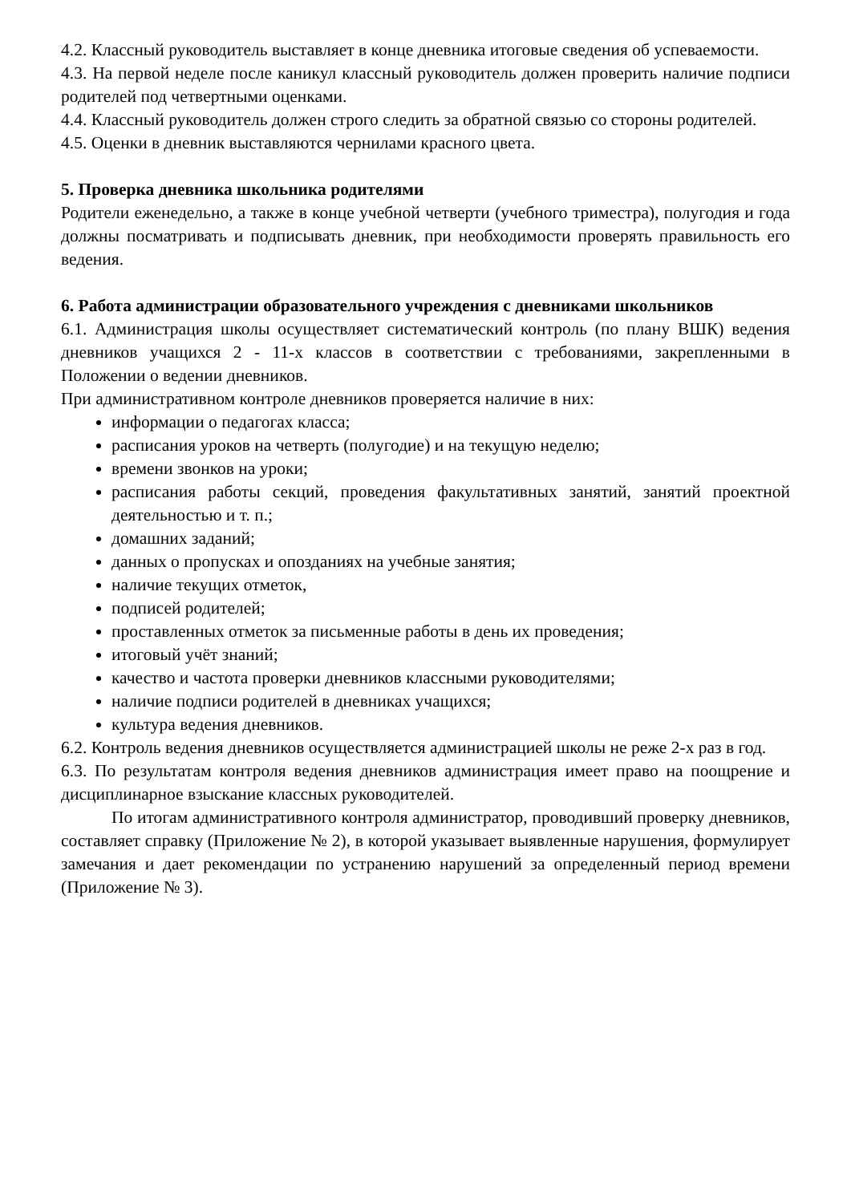4.2. Классный руководитель выставляет в конце дневника итоговые сведения об успеваемости.
4.3. На первой неделе после каникул классный руководитель должен проверить наличие подписи родителей под четвертными оценками.
4.4. Классный руководитель должен строго следить за обратной связью со стороны родителей.
4.5. Оценки в дневник выставляются чернилами красного цвета.
5. Проверка дневника школьника родителями
Родители еженедельно, а также в конце учебной четверти (учебного триместра), полугодия и года должны посматривать и подписывать дневник, при необходимости проверять правильность его ведения.
6. Работа администрации образовательного учреждения с дневниками школьников
6.1. Администрация школы осуществляет систематический контроль (по плану ВШК) ведения дневников учащихся 2 - 11-х классов в соответствии с требованиями, закрепленными в Положении о ведении дневников.
При административном контроле дневников проверяется наличие в них:
информации о педагогах класса;
расписания уроков на четверть (полугодие) и на текущую неделю;
времени звонков на уроки;
расписания работы секций, проведения факультативных занятий, занятий проектной деятельностью и т. п.;
домашних заданий;
данных о пропусках и опозданиях на учебные занятия;
наличие текущих отметок,
подписей родителей;
проставленных отметок за письменные работы в день их проведения;
итоговый учёт знаний;
качество и частота проверки дневников классными руководителями;
наличие подписи родителей в дневниках учащихся;
культура ведения дневников.
6.2. Контроль ведения дневников осуществляется администрацией школы не реже 2-х раз в год.
6.3. По результатам контроля ведения дневников администрация имеет право на поощрение и дисциплинарное взыскание классных руководителей.
По итогам административного контроля администратор, проводивший проверку дневников, составляет справку (Приложение № 2), в которой указывает выявленные нарушения, формулирует замечания и дает рекомендации по устранению нарушений за определенный период времени (Приложение № 3).